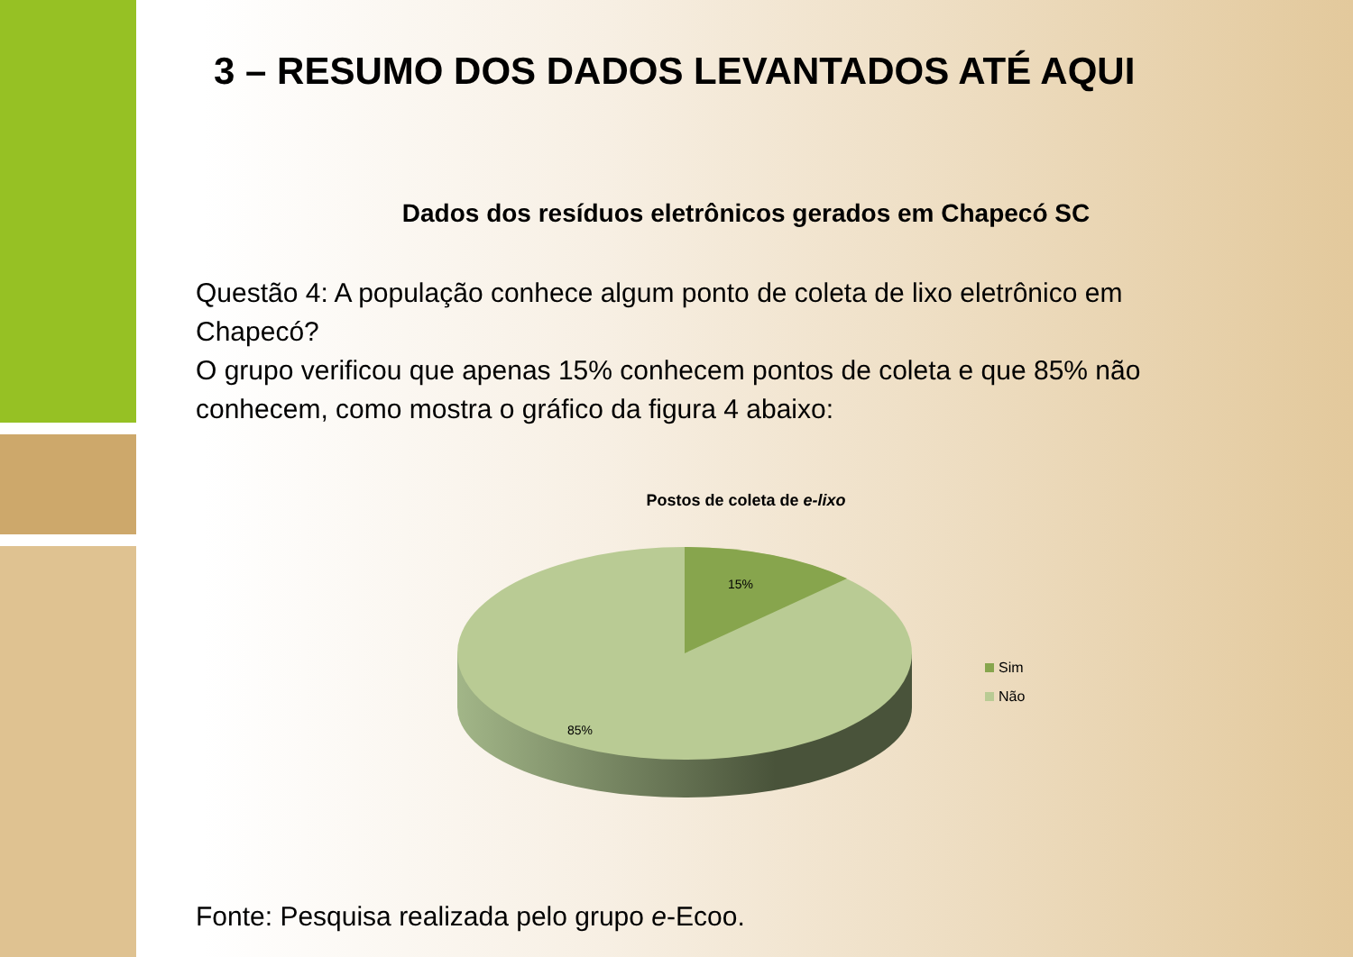3 – RESUMO DOS DADOS LEVANTADOS ATÉ AQUI
Dados dos resíduos eletrônicos gerados em Chapecó SC
Questão 4: A população conhece algum ponto de coleta de lixo eletrônico em Chapecó?
O grupo verificou que apenas 15% conhecem pontos de coleta e que 85% não conhecem, como mostra o gráfico da figura 4 abaixo:
Postos de coleta de e-lixo
15%
85%
Sim
Não
Fonte: Pesquisa realizada pelo grupo e-Ecoo.